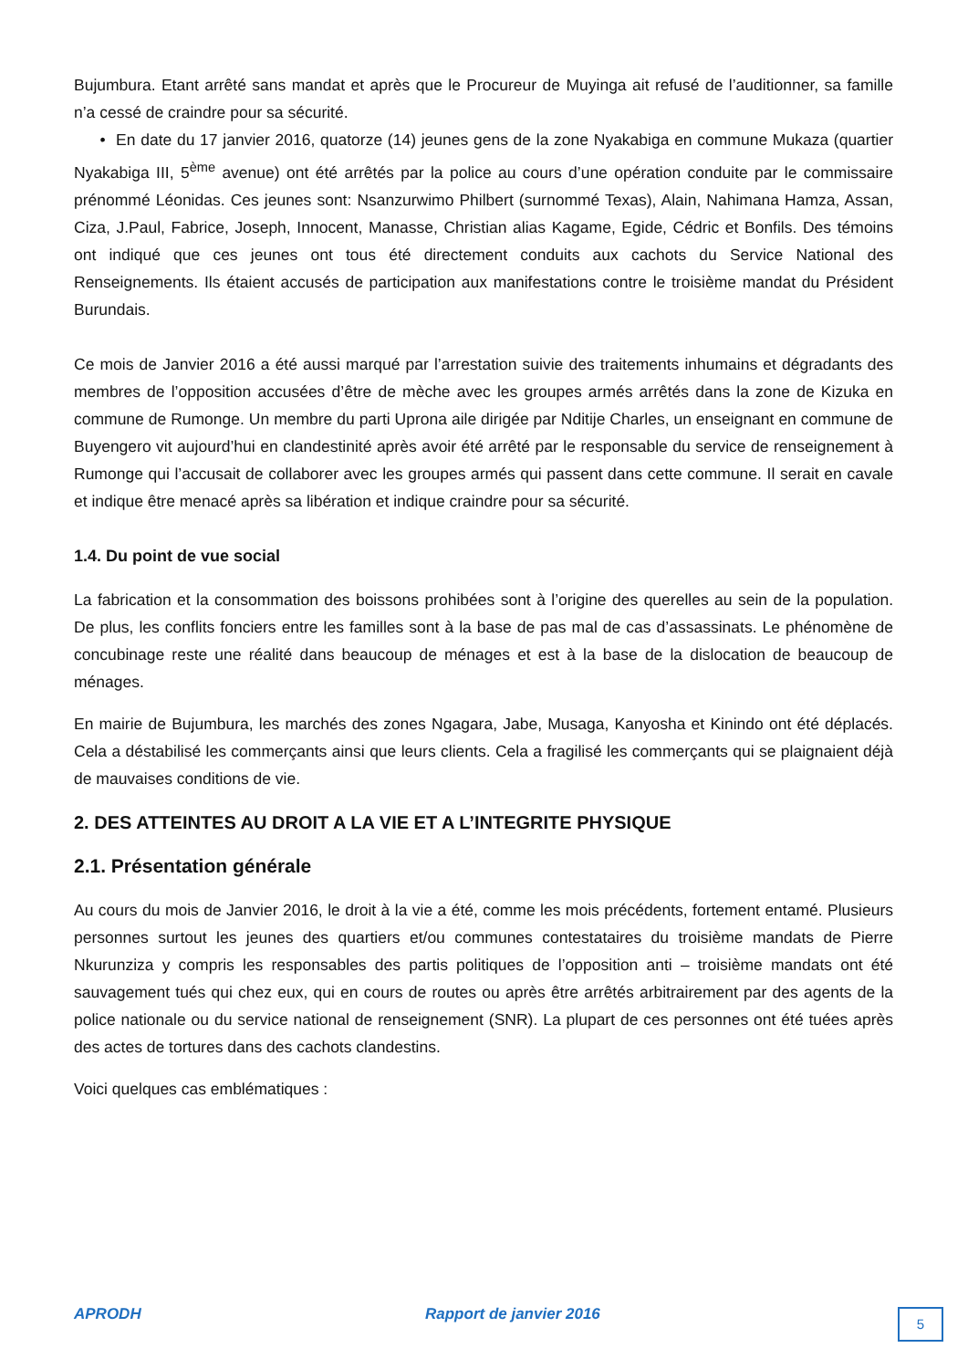Bujumbura. Etant arrêté sans mandat et après que le Procureur de Muyinga ait refusé de l’auditionner, sa famille n’a cessé de craindre pour sa sécurité.
• En date du 17 janvier 2016, quatorze (14) jeunes gens de la zone Nyakabiga en commune Mukaza (quartier Nyakabiga III, 5<sup>ème</sup> avenue) ont été arrêtés par la police au cours d’une opération conduite par le commissaire prénommé Léonidas. Ces jeunes sont: Nsanzurwimo Philbert (surnommé Texas), Alain, Nahimana Hamza, Assan, Ciza, J.Paul, Fabrice, Joseph, Innocent, Manasse, Christian alias Kagame, Egide, Cédric et Bonfils. Des témoins ont indiqué que ces jeunes ont tous été directement conduits aux cachots du Service National des Renseignements. Ils étaient accusés de participation aux manifestations contre le troisième mandat du Président Burundais.
Ce mois de Janvier 2016 a été aussi marqué par l’arrestation suivie des traitements inhumains et dégradants des membres de l’opposition accusées d’être de mèche avec les groupes armés arrêtés dans la zone de Kizuka en commune de Rumonge. Un membre du parti Uprona aile dirigée par Nditije Charles, un enseignant en commune de Buyengero vit aujourd’hui en clandestinité après avoir été arrêté par le responsable du service de renseignement à Rumonge qui l’accusait de collaborer avec les groupes armés qui passent dans cette commune. Il serait en cavale et indique être menacé après sa libération et indique craindre pour sa sécurité.
1.4. Du point de vue social
La fabrication et la consommation des boissons prohibées sont à l’origine des querelles au sein de la population. De plus, les conflits fonciers entre les familles sont à la base de pas mal de cas d’assassinats. Le phénomène de concubinage reste une réalité dans beaucoup de ménages et est à la base de la dislocation de beaucoup de ménages.
En mairie de Bujumbura, les marchés des zones Ngagara, Jabe, Musaga, Kanyosha et Kinindo ont été déplacés. Cela a déstabilisé les commerçants ainsi que leurs clients. Cela a fragilisé les commerçants qui se plaignaient déjà de mauvaises conditions de vie.
2. DES ATTEINTES AU DROIT A LA VIE ET A L’INTEGRITE PHYSIQUE
2.1. Présentation générale
Au cours du mois de Janvier 2016, le droit à la vie a été, comme les mois précédents, fortement entamé. Plusieurs personnes surtout les jeunes des quartiers et/ou communes contestataires du troisième mandats de Pierre Nkurunziza y compris les responsables des partis politiques de l’opposition anti – troisième mandats ont été sauvagement tués qui chez eux, qui en cours de routes ou après être arrêtés arbitrairement par des agents de la police nationale ou du service national de renseignement (SNR). La plupart de ces personnes ont été tuées après des actes de tortures dans des cachots clandestins.
Voici quelques cas emblématiques :
APRODH Rapport de janvier 2016 5